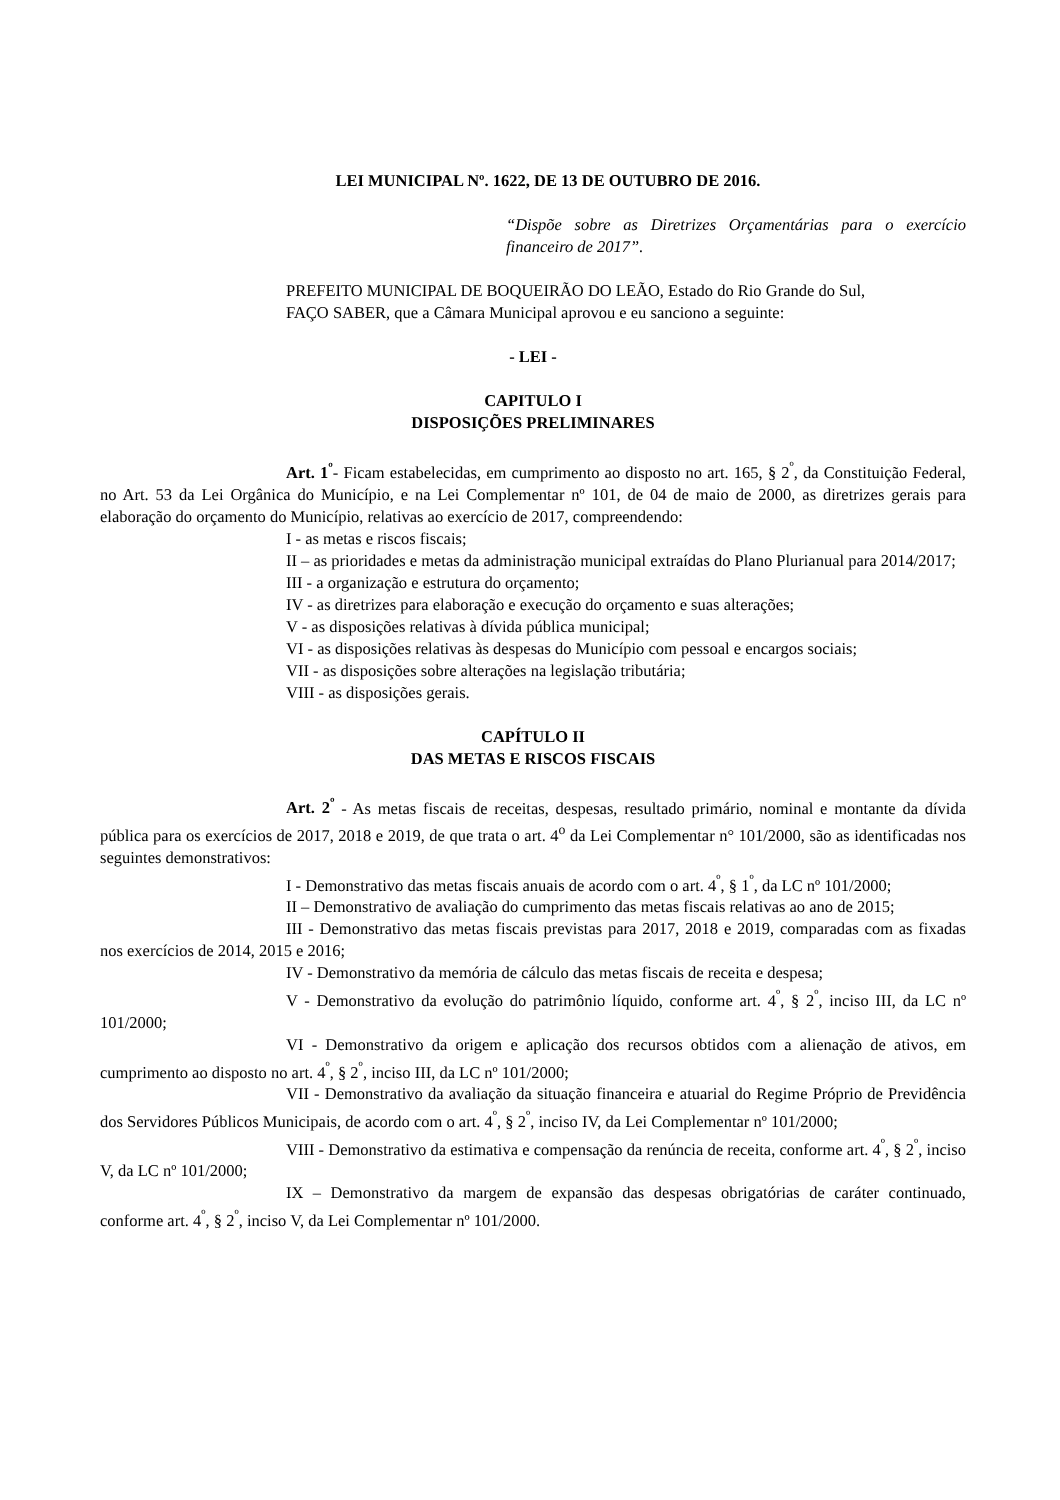LEI MUNICIPAL Nº. 1622, DE 13 DE OUTUBRO DE 2016.
“Dispõe sobre as Diretrizes Orçamentárias para o exercício financeiro de 2017”.
PREFEITO MUNICIPAL DE BOQUEIRÃO DO LEÃO, Estado do Rio Grande do Sul,
FAÇO SABER, que a Câmara Municipal aprovou e eu sanciono a seguinte:
- LEI -
CAPITULO I
DISPOSIÇÕES PRELIMINARES
Art. 1<sup>º</sup>- Ficam estabelecidas, em cumprimento ao disposto no art. 165, § 2<sup>º</sup>, da Constituição Federal, no Art. 53 da Lei Orgânica do Município, e na Lei Complementar nº 101, de 04 de maio de 2000, as diretrizes gerais para elaboração do orçamento do Município, relativas ao exercício de 2017, compreendendo:
I - as metas e riscos fiscais;
II – as prioridades e metas da administração municipal extraídas do Plano Plurianual para 2014/2017;
III - a organização e estrutura do orçamento;
IV - as diretrizes para elaboração e execução do orçamento e suas alterações;
V - as disposições relativas à dívida pública municipal;
VI - as disposições relativas às despesas do Município com pessoal e encargos sociais;
VII - as disposições sobre alterações na legislação tributária;
VIII - as disposições gerais.
CAPÍTULO II
DAS METAS E RISCOS FISCAIS
Art. 2<sup>º</sup> - As metas fiscais de receitas, despesas, resultado primário, nominal e montante da dívida pública para os exercícios de 2017, 2018 e 2019, de que trata o art. 4<sup>o</sup> da Lei Complementar n° 101/2000, são as identificadas nos seguintes demonstrativos:
I - Demonstrativo das metas fiscais anuais de acordo com o art. 4<sup>º</sup>, § 1<sup>º</sup>, da LC nº 101/2000;
II – Demonstrativo de avaliação do cumprimento das metas fiscais relativas ao ano de 2015;
III - Demonstrativo das metas fiscais previstas para 2017, 2018 e 2019, comparadas com as fixadas nos exercícios de 2014, 2015 e 2016;
IV - Demonstrativo da memória de cálculo das metas fiscais de receita e despesa;
V - Demonstrativo da evolução do patrimônio líquido, conforme art. 4<sup>º</sup>, § 2<sup>º</sup>, inciso III, da LC nº 101/2000;
VI - Demonstrativo da origem e aplicação dos recursos obtidos com a alienação de ativos, em cumprimento ao disposto no art. 4<sup>º</sup>, § 2<sup>º</sup>, inciso III, da LC nº 101/2000;
VII - Demonstrativo da avaliação da situação financeira e atuarial do Regime Próprio de Previdência dos Servidores Públicos Municipais, de acordo com o art. 4<sup>º</sup>, § 2<sup>º</sup>, inciso IV, da Lei Complementar nº 101/2000;
VIII - Demonstrativo da estimativa e compensação da renúncia de receita, conforme art. 4<sup>º</sup>, § 2<sup>º</sup>, inciso V, da LC nº 101/2000;
IX – Demonstrativo da margem de expansão das despesas obrigatórias de caráter continuado, conforme art. 4<sup>º</sup>, § 2<sup>º</sup>, inciso V, da Lei Complementar nº 101/2000.